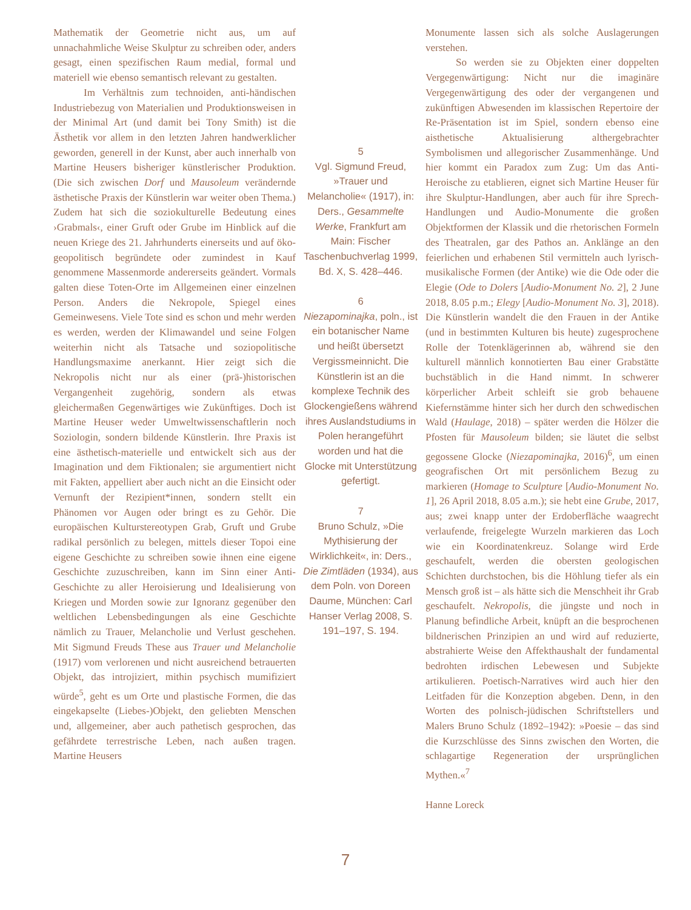Mathematik der Geometrie nicht aus, um auf unnachahmliche Weise Skulptur zu schreiben oder, anders gesagt, einen spezifischen Raum medial, formal und materiell wie ebenso semantisch relevant zu gestalten.
Im Verhältnis zum technoiden, anti-händischen Industriebezug von Materialien und Produktionsweisen in der Minimal Art (und damit bei Tony Smith) ist die Ästhetik vor allem in den letzten Jahren handwerklicher geworden, generell in der Kunst, aber auch innerhalb von Martine Heusers bisheriger künstlerischer Produktion. (Die sich zwischen Dorf und Mausoleum verändernde ästhetische Praxis der Künstlerin war weiter oben Thema.) Zudem hat sich die soziokulturelle Bedeutung eines ›Grabmals‹, einer Gruft oder Grube im Hinblick auf die neuen Kriege des 21. Jahrhunderts einerseits und auf öko-geopolitisch begründete oder zumindest in Kauf genommene Massenmorde andererseits geändert. Vormals galten diese Toten-Orte im Allgemeinen einer einzelnen Person. Anders die Nekropole, Spiegel eines Gemeinwesens. Viele Tote sind es schon und mehr werden es werden, werden der Klimawandel und seine Folgen weiterhin nicht als Tatsache und soziopolitische Handlungsmaxime anerkannt. Hier zeigt sich die Nekropolis nicht nur als einer (prä-)historischen Vergangenheit zugehörig, sondern als etwas gleichermaßen Gegenwärtiges wie Zukünftiges. Doch ist Martine Heuser weder Umweltwissenschaftlerin noch Soziologin, sondern bildende Künstlerin. Ihre Praxis ist eine ästhetisch-materielle und entwickelt sich aus der Imagination und dem Fiktionalen; sie argumentiert nicht mit Fakten, appelliert aber auch nicht an die Einsicht oder Vernunft der Rezipient*innen, sondern stellt ein Phänomen vor Augen oder bringt es zu Gehör. Die europäischen Kulturstereotypen Grab, Gruft und Grube radikal persönlich zu belegen, mittels dieser Topoi eine eigene Geschichte zu schreiben sowie ihnen eine eigene Geschichte zuzuschreiben, kann im Sinn einer Anti-Geschichte zu aller Heroisierung und Idealisierung von Kriegen und Morden sowie zur Ignoranz gegenüber den weltlichen Lebensbedingungen als eine Geschichte nämlich zu Trauer, Melancholie und Verlust geschehen. Mit Sigmund Freuds These aus Trauer und Melancholie (1917) vom verlorenen und nicht ausreichend betrauerten Objekt, das introjiziert, mithin psychisch mumifiziert würde<sup>5</sup>, geht es um Orte und plastische Formen, die das eingekapselte (Liebes-)Objekt, den geliebten Menschen und, allgemeiner, aber auch pathetisch gesprochen, das gefährdete terrestrische Leben, nach außen tragen. Martine Heusers
5
Vgl. Sigmund Freud, »Trauer und Melancholie« (1917), in: Ders., Gesammelte Werke, Frankfurt am Main: Fischer Taschenbuchverlag 1999, Bd. X, S. 428–446.
6
Niezapominajka, poln., ist ein botanischer Name und heißt übersetzt Vergissmeinnicht. Die Künstlerin ist an die komplexe Technik des Glockengießens während ihres Auslandstudiums in Polen herangeführt worden und hat die Glocke mit Unterstützung gefertigt.
7
Bruno Schulz, »Die Mythisierung der Wirklichkeit«, in: Ders., Die Zimtläden (1934), aus dem Poln. von Doreen Daume, München: Carl Hanser Verlag 2008, S. 191–197, S. 194.
Monumente lassen sich als solche Auslagerungen verstehen.
So werden sie zu Objekten einer doppelten Vergegenwärtigung: Nicht nur die imaginäre Vergegenwärtigung des oder der vergangenen und zukünftigen Abwesenden im klassischen Repertoire der Re-Präsentation ist im Spiel, sondern ebenso eine aisthetische Aktualisierung althergebrachter Symbolismen und allegorischer Zusammenhänge. Und hier kommt ein Paradox zum Zug: Um das Anti-Heroische zu etablieren, eignet sich Martine Heuser für ihre Skulptur-Handlungen, aber auch für ihre Sprech-Handlungen und Audio-Monumente die großen Objektformen der Klassik und die rhetorischen Formeln des Theatralen, gar des Pathos an. Anklänge an den feierlichen und erhabenen Stil vermitteln auch lyrisch-musikalische Formen (der Antike) wie die Ode oder die Elegie (Ode to Dolers [Audio-Monument No. 2], 2 June 2018, 8.05 p.m.; Elegy [Audio-Monument No. 3], 2018). Die Künstlerin wandelt die den Frauen in der Antike (und in bestimmten Kulturen bis heute) zugesprochene Rolle der Totenklägerinnen ab, während sie den kulturell männlich konnotierten Bau einer Grabstätte buchstäblich in die Hand nimmt. In schwerer körperlicher Arbeit schleift sie grob behauene Kiefernstämme hinter sich her durch den schwedischen Wald (Haulage, 2018) – später werden die Hölzer die Pfosten für Mausoleum bilden; sie läutet die selbst gegossene Glocke (Niezapominajka, 2016)<sup>6</sup>, um einen geografischen Ort mit persönlichem Bezug zu markieren (Homage to Sculpture [Audio-Monument No. 1], 26 April 2018, 8.05 a.m.); sie hebt eine Grube, 2017, aus; zwei knapp unter der Erdoberfläche waagrecht verlaufende, freigelegte Wurzeln markieren das Loch wie ein Koordinatenkreuz. Solange wird Erde geschaufelt, werden die obersten geologischen Schichten durchstochen, bis die Höhlung tiefer als ein Mensch groß ist – als hätte sich die Menschheit ihr Grab geschaufelt. Nekropolis, die jüngste und noch in Planung befindliche Arbeit, knüpft an die besprochenen bildnerischen Prinzipien an und wird auf reduzierte, abstrahierte Weise den Affekthaushalt der fundamental bedrohten irdischen Lebewesen und Subjekte artikulieren. Poetisch-Narratives wird auch hier den Leitfaden für die Konzeption abgeben. Denn, in den Worten des polnisch-jüdischen Schriftstellers und Malers Bruno Schulz (1892–1942): »Poesie – das sind die Kurzschlüsse des Sinns zwischen den Worten, die schlagartige Regeneration der ursprünglichen Mythen.«<sup>7</sup>
Hanne Loreck
7